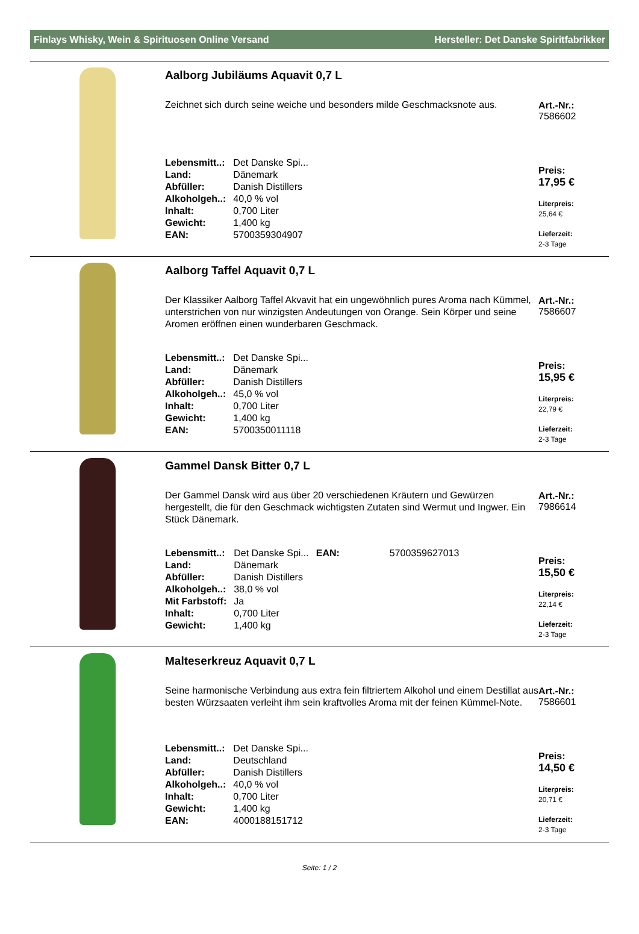Finlays Whisky, Wein & Spirituosen Online Versand Hersteller: Det Danske Spiritfabrikker
Aalborg Jubiläums Aquavit 0,7 L
Zeichnet sich durch seine weiche und besonders milde Geschmacksnote aus.
| Lebensmitt..: | Det Danske Spi... |
| Land: | Dänemark |
| Abfüller: | Danish Distillers |
| Alkoholgeh..: | 40,0 % vol |
| Inhalt: | 0,700 Liter |
| Gewicht: | 1,400 kg |
| EAN: | 5700359304907 |
Art.-Nr.:
7586602
Preis:
17,95 €
Literpreis:
25,64 €
Lieferzeit:
2-3 Tage
Aalborg Taffel Aquavit 0,7 L
Der Klassiker Aalborg Taffel Akvavit hat ein ungewöhnlich pures Aroma nach Kümmel, unterstrichen von nur winzigsten Andeutungen von Orange. Sein Körper und seine Aromen eröffnen einen wunderbaren Geschmack.
| Lebensmitt..: | Det Danske Spi... |
| Land: | Dänemark |
| Abfüller: | Danish Distillers |
| Alkoholgeh..: | 45,0 % vol |
| Inhalt: | 0,700 Liter |
| Gewicht: | 1,400 kg |
| EAN: | 5700350011118 |
Art.-Nr.:
7586607
Preis:
15,95 €
Literpreis:
22,79 €
Lieferzeit:
2-3 Tage
Gammel Dansk Bitter 0,7 L
Der Gammel Dansk wird aus über 20 verschiedenen Kräutern und Gewürzen hergestellt, die für den Geschmack wichtigsten Zutaten sind Wermut und Ingwer. Ein Stück Dänemark.
| Lebensmitt..: | Det Danske Spi... | EAN: | 5700359627013 |
| Land: | Dänemark | | |
| Abfüller: | Danish Distillers | | |
| Alkoholgeh..: | 38,0 % vol | | |
| Mit Farbstoff: | Ja | | |
| Inhalt: | 0,700 Liter | | |
| Gewicht: | 1,400 kg | | |
Art.-Nr.:
7986614
Preis:
15,50 €
Literpreis:
22,14 €
Lieferzeit:
2-3 Tage
Malteserkreuz Aquavit 0,7 L
Seine harmonische Verbindung aus extra fein filtriertem Alkohol und einem Destillat aus besten Würzsaaten verleiht ihm sein kraftvolles Aroma mit der feinen Kümmel-Note.
| Lebensmitt..: | Det Danske Spi... |
| Land: | Deutschland |
| Abfüller: | Danish Distillers |
| Alkoholgeh..: | 40,0 % vol |
| Inhalt: | 0,700 Liter |
| Gewicht: | 1,400 kg |
| EAN: | 4000188151712 |
Art.-Nr.:
7586601
Preis:
14,50 €
Literpreis:
20,71 €
Lieferzeit:
2-3 Tage
Seite: 1 / 2